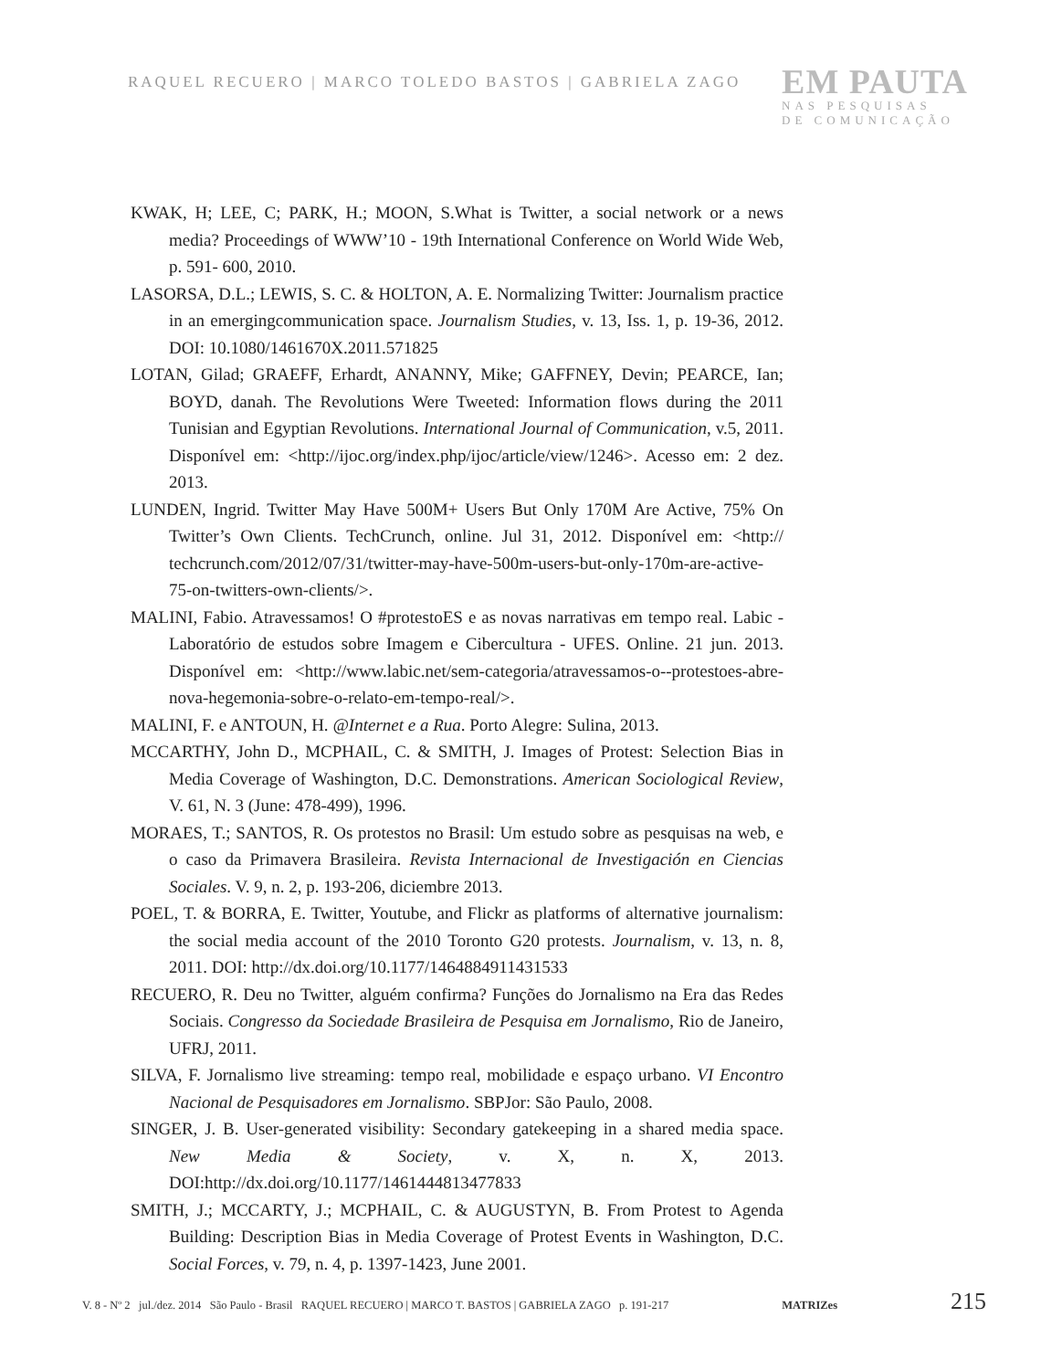RAQUEL RECUERO | MARCO TOLEDO BASTOS | GABRIELA ZAGO
EM PAUTA
NAS PESQUISAS
DE COMUNICAÇÃO
KWAK, H; LEE, C; PARK, H.; MOON, S.What is Twitter, a social network or a news media? Proceedings of WWW’10 - 19th International Conference on World Wide Web, p. 591- 600, 2010.
LASORSA, D.L.; LEWIS, S. C. & HOLTON, A. E. Normalizing Twitter: Journalism practice in an emergingcommunication space. Journalism Studies, v. 13, Iss. 1, p. 19-36, 2012. DOI: 10.1080/1461670X.2011.571825
LOTAN, Gilad; GRAEFF, Erhardt, ANANNY, Mike; GAFFNEY, Devin; PEARCE, Ian; BOYD, danah. The Revolutions Were Tweeted: Information flows during the 2011 Tunisian and Egyptian Revolutions. International Journal of Communication, v.5, 2011. Disponível em: <http://ijoc.org/index.php/ijoc/article/view/1246>. Acesso em: 2 dez. 2013.
LUNDEN, Ingrid. Twitter May Have 500M+ Users But Only 170M Are Active, 75% On Twitter’s Own Clients. TechCrunch, online. Jul 31, 2012. Disponível em: <http:// techcrunch.com/2012/07/31/twitter-may-have-500m-users-but-only-170m-are-active-75-on-twitters-own-clients/>.
MALINI, Fabio. Atravessamos! O #protestoES e as novas narrativas em tempo real. Labic - Laboratório de estudos sobre Imagem e Cibercultura - UFES. Online. 21 jun. 2013. Disponível em: <http://www.labic.net/sem-categoria/atravessamos-o--protestoes-abre-nova-hegemonia-sobre-o-relato-em-tempo-real/>.
MALINI, F. e ANTOUN, H. @Internet e a Rua. Porto Alegre: Sulina, 2013.
MCCARTHY, John D., MCPHAIL, C. & SMITH, J. Images of Protest: Selection Bias in Media Coverage of Washington, D.C. Demonstrations. American Sociological Review, V. 61, N. 3 (June: 478-499), 1996.
MORAES, T.; SANTOS, R. Os protestos no Brasil: Um estudo sobre as pesquisas na web, e o caso da Primavera Brasileira. Revista Internacional de Investigación en Ciencias Sociales. V. 9, n. 2, p. 193-206, diciembre 2013.
POEL, T. & BORRA, E. Twitter, Youtube, and Flickr as platforms of alternative journalism: the social media account of the 2010 Toronto G20 protests. Journalism, v. 13, n. 8, 2011. DOI: http://dx.doi.org/10.1177/1464884911431533
RECUERO, R. Deu no Twitter, alguém confirma? Funções do Jornalismo na Era das Redes Sociais. Congresso da Sociedade Brasileira de Pesquisa em Jornalismo, Rio de Janeiro, UFRJ, 2011.
SILVA, F. Jornalismo live streaming: tempo real, mobilidade e espaço urbano. VI Encontro Nacional de Pesquisadores em Jornalismo. SBPJor: São Paulo, 2008.
SINGER, J. B. User-generated visibility: Secondary gatekeeping in a shared media space. New Media & Society, v. X, n. X, 2013. DOI:http://dx.doi.org/10.1177/1461444813477833
SMITH, J.; MCCARTY, J.; MCPHAIL, C. & AUGUSTYN, B. From Protest to Agenda Building: Description Bias in Media Coverage of Protest Events in Washington, D.C. Social Forces, v. 79, n. 4, p. 1397-1423, June 2001.
V. 8 - Nº 2 jul./dez. 2014 São Paulo - Brasil RAQUEL RECUERO | MARCO T. BASTOS | GABRIELA ZAGO p. 191-217 MATRIZes 215